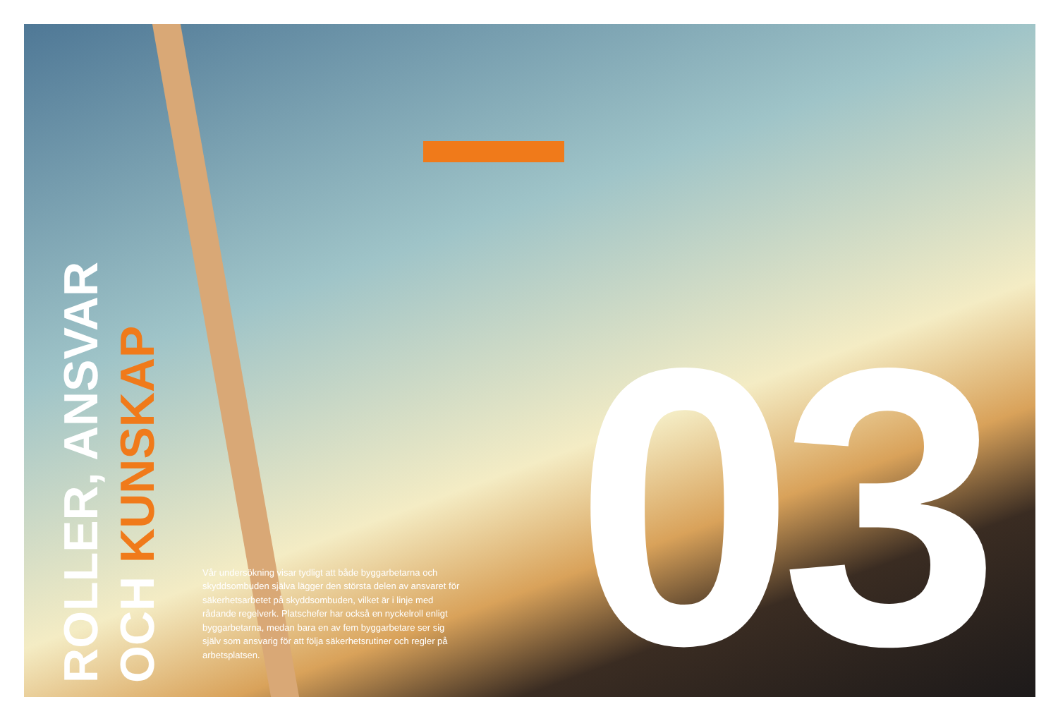ROLLER, ANSVAR
OCH KUNSKAP
Vår undersökning visar tydligt att både byggarbetarna och skyddsombuden själva lägger den största delen av ansvaret för säkerhetsarbetet på skyddsombuden, vilket är i linje med rådande regelverk. Platschefer har också en nyckelroll enligt byggarbetarna, medan bara en av fem byggarbetare ser sig själv som ansvarig för att följa säkerhetsrutiner och regler på arbetsplatsen.
03